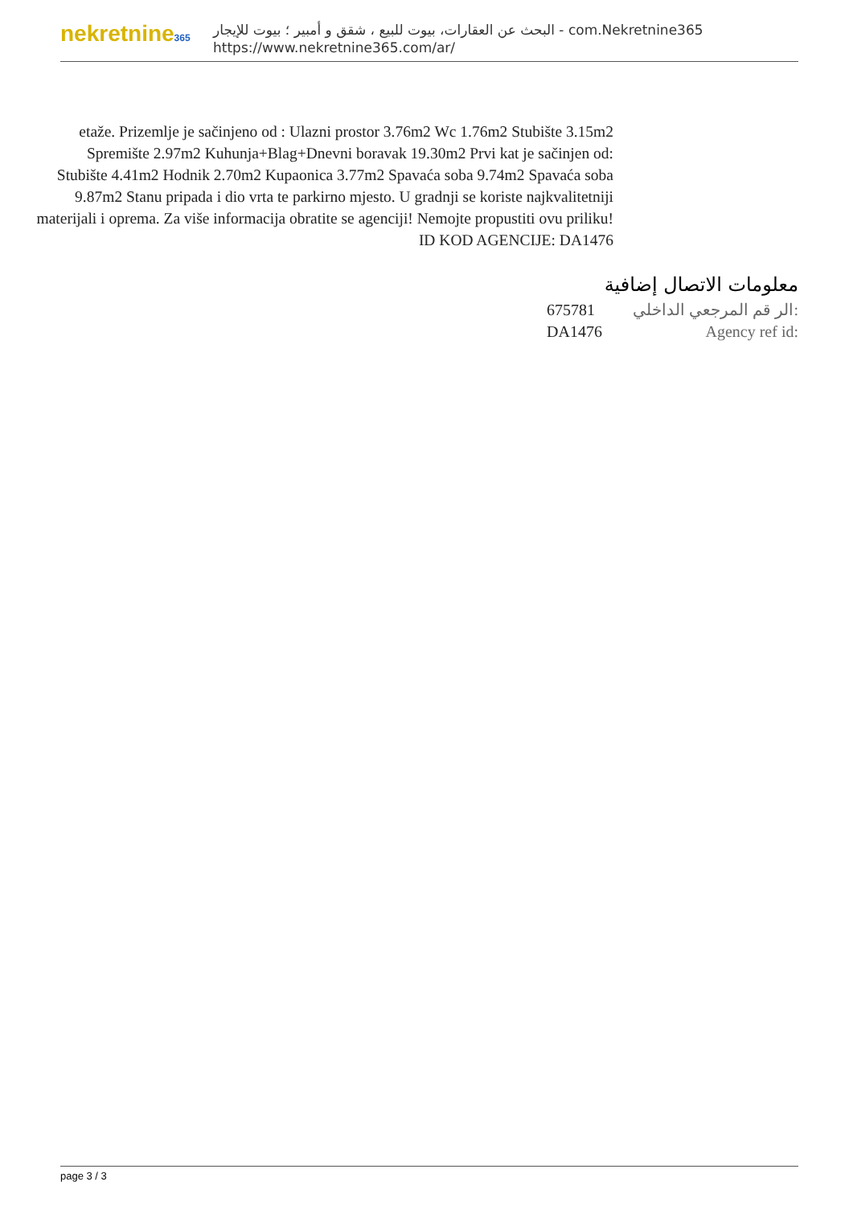nekretnine365
البحث عن العقارات، بيوت للبيع ، شقق و أمبير ؛ بيوت للإيجار - com.Nekretnine365
https://www.nekretnine365.com/ar/
etaže. Prizemlje je sačinjeno od : Ulazni prostor 3.76m2 Wc 1.76m2 Stubište 3.15m2 Spremište 2.97m2 Kuhunja+Blag+Dnevni boravak 19.30m2 Prvi kat je sačinjen od: Stubište 4.41m2 Hodnik 2.70m2 Kupaonica 3.77m2 Spavaća soba 9.74m2 Spavaća soba 9.87m2 Stanu pripada i dio vrta te parkirno mjesto. U gradnji se koriste najkvalitetniji materijali i oprema. Za više informacija obratite se agenciji! Nemojte propustiti ovu priliku! ID KOD AGENCIJE: DA1476
معلومات الاتصال إضافية
| 675781 | الر قم المرجعي الداخلي: |
| DA1476 | Agency ref id: |
page 3 / 3